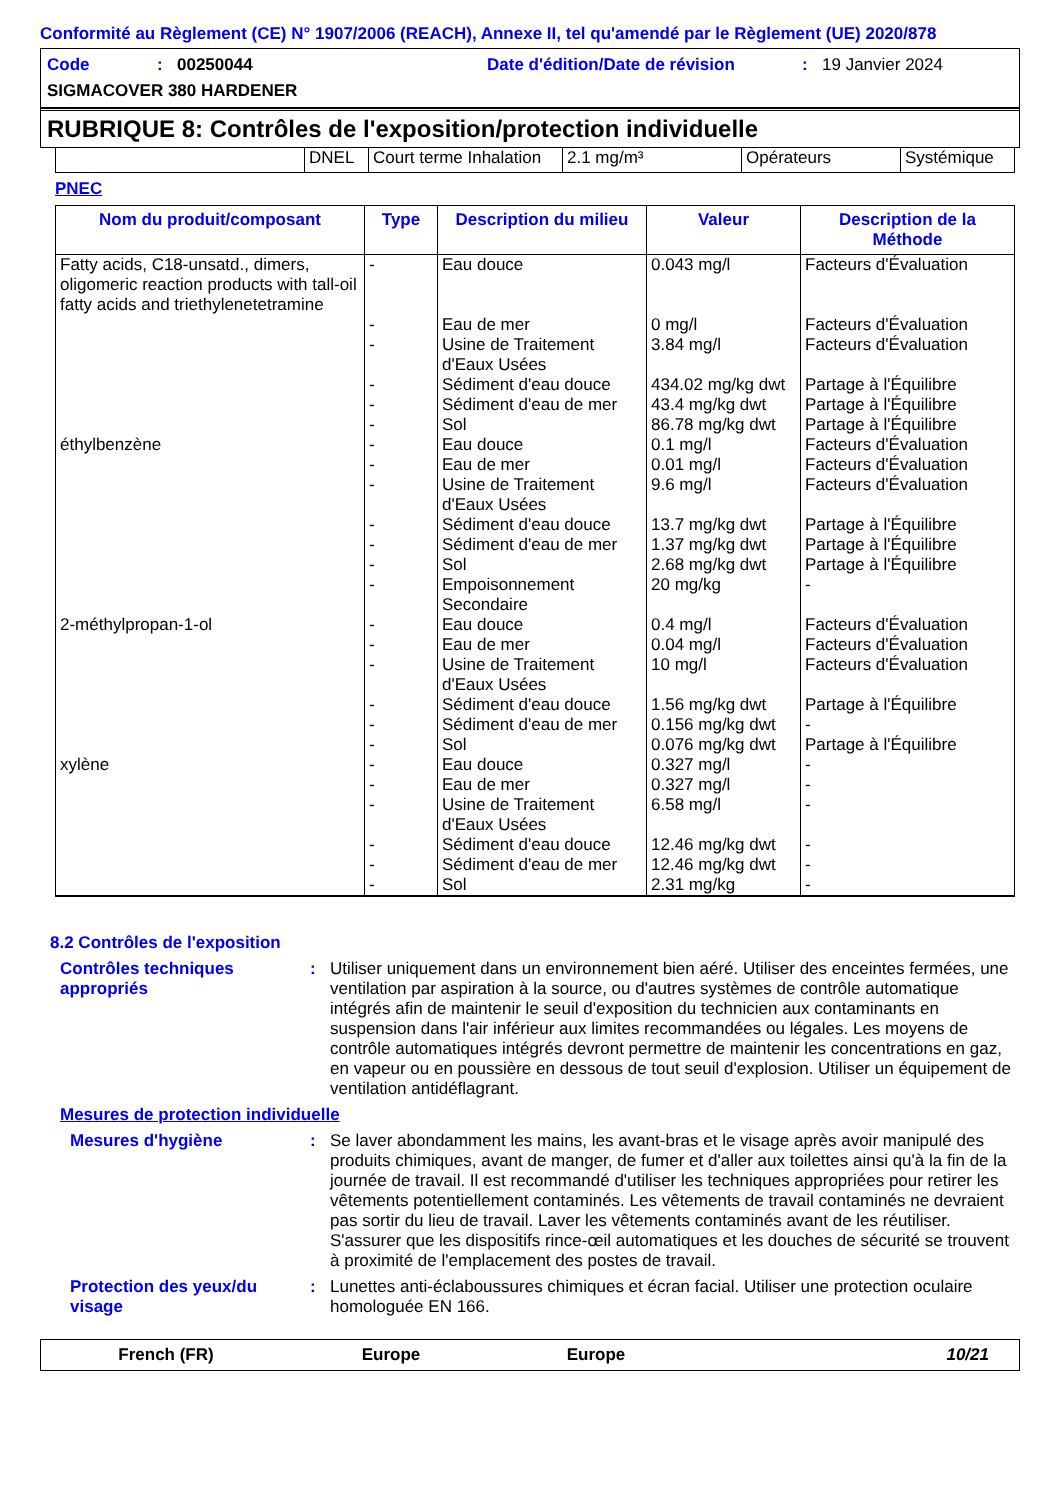Conformité au Règlement (CE) N° 1907/2006 (REACH), Annexe II, tel qu'amendé par le Règlement (UE) 2020/878
Code: 00250044 Date d'édition/Date de révision: 19 Janvier 2024
SIGMACOVER 380 HARDENER
RUBRIQUE 8: Contrôles de l'exposition/protection individuelle
| | DNEL | Court terme Inhalation | 2.1 mg/m³ | Opérateurs | Systémique |
PNEC
| Nom du produit/composant | Type | Description du milieu | Valeur | Description de la Méthode |
| --- | --- | --- | --- | --- |
| Fatty acids, C18-unsatd., dimers, oligomeric reaction products with tall-oil fatty acids and triethylenetetramine éthylbenzène 2-méthylpropan-1-ol xylène | - - - - - - - - - - - - - - - - - - - - - - - - - | Eau douce Eau de mer Usine de Traitement d'Eaux Usées Sédiment d'eau douce Sédiment d'eau de mer Sol Eau douce Eau de mer Usine de Traitement d'Eaux Usées Sédiment d'eau douce Sédiment d'eau de mer Sol Empoisonnement Secondaire Eau douce Eau de mer Usine de Traitement d'Eaux Usées Sédiment d'eau douce Sédiment d'eau de mer Sol Eau douce Eau de mer Usine de Traitement d'Eaux Usées Sédiment d'eau douce Sédiment d'eau de mer Sol | 0.043 mg/l 0 mg/l 3.84 mg/l 434.02 mg/kg dwt 43.4 mg/kg dwt 86.78 mg/kg dwt 0.1 mg/l 0.01 mg/l 9.6 mg/l 13.7 mg/kg dwt 1.37 mg/kg dwt 2.68 mg/kg dwt 20 mg/kg 0.4 mg/l 0.04 mg/l 10 mg/l 1.56 mg/kg dwt 0.156 mg/kg dwt 0.076 mg/kg dwt 0.327 mg/l 0.327 mg/l 6.58 mg/l 12.46 mg/kg dwt 12.46 mg/kg dwt 2.31 mg/kg | Facteurs d'Évaluation Facteurs d'Évaluation Facteurs d'Évaluation Partage à l'Équilibre Partage à l'Équilibre Partage à l'Équilibre Facteurs d'Évaluation Facteurs d'Évaluation Facteurs d'Évaluation Partage à l'Équilibre Partage à l'Équilibre Partage à l'Équilibre - Facteurs d'Évaluation Facteurs d'Évaluation Facteurs d'Évaluation Partage à l'Équilibre - Partage à l'Équilibre - - - - - - |
8.2 Contrôles de l'exposition
Contrôles techniques appropriés
: Utiliser uniquement dans un environnement bien aéré. Utiliser des enceintes fermées, une ventilation par aspiration à la source, ou d'autres systèmes de contrôle automatique intégrés afin de maintenir le seuil d'exposition du technicien aux contaminants en suspension dans l'air inférieur aux limites recommandées ou légales. Les moyens de contrôle automatiques intégrés devront permettre de maintenir les concentrations en gaz, en vapeur ou en poussière en dessous de tout seuil d'explosion. Utiliser un équipement de ventilation antidéflagrant.
Mesures de protection individuelle
Mesures d'hygiène : Se laver abondamment les mains, les avant-bras et le visage après avoir manipulé des produits chimiques, avant de manger, de fumer et d'aller aux toilettes ainsi qu'à la fin de la journée de travail. Il est recommandé d'utiliser les techniques appropriées pour retirer les vêtements potentiellement contaminés. Les vêtements de travail contaminés ne devraient pas sortir du lieu de travail. Laver les vêtements contaminés avant de les réutiliser. S'assurer que les dispositifs rince-œil automatiques et les douches de sécurité se trouvent à proximité de l'emplacement des postes de travail.
Protection des yeux/du visage
: Lunettes anti-éclaboussures chimiques et écran facial. Utiliser une protection oculaire homologuée EN 166.
French (FR) Europe Europe 10/21